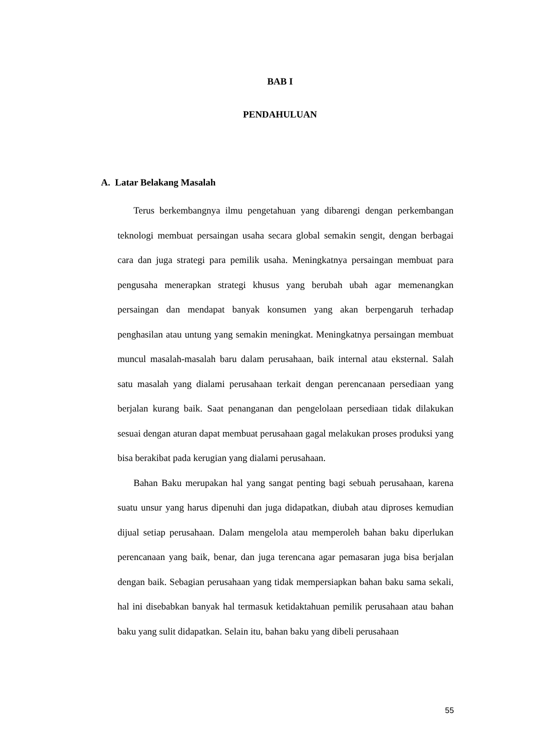BAB I
PENDAHULUAN
A. Latar Belakang Masalah
Terus berkembangnya ilmu pengetahuan yang dibarengi dengan perkembangan teknologi membuat persaingan usaha secara global semakin sengit, dengan berbagai cara dan juga strategi para pemilik usaha. Meningkatnya persaingan membuat para pengusaha menerapkan strategi khusus yang berubah ubah agar memenangkan persaingan dan mendapat banyak konsumen yang akan berpengaruh terhadap penghasilan atau untung yang semakin meningkat. Meningkatnya persaingan membuat muncul masalah-masalah baru dalam perusahaan, baik internal atau eksternal. Salah satu masalah yang dialami perusahaan terkait dengan perencanaan persediaan yang berjalan kurang baik. Saat penanganan dan pengelolaan persediaan tidak dilakukan sesuai dengan aturan dapat membuat perusahaan gagal melakukan proses produksi yang bisa berakibat pada kerugian yang dialami perusahaan.
Bahan Baku merupakan hal yang sangat penting bagi sebuah perusahaan, karena suatu unsur yang harus dipenuhi dan juga didapatkan, diubah atau diproses kemudian dijual setiap perusahaan. Dalam mengelola atau memperoleh bahan baku diperlukan perencanaan yang baik, benar, dan juga terencana agar pemasaran juga bisa berjalan dengan baik. Sebagian perusahaan yang tidak mempersiapkan bahan baku sama sekali, hal ini disebabkan banyak hal termasuk ketidaktahuan pemilik perusahaan atau bahan baku yang sulit didapatkan. Selain itu, bahan baku yang dibeli perusahaan
55